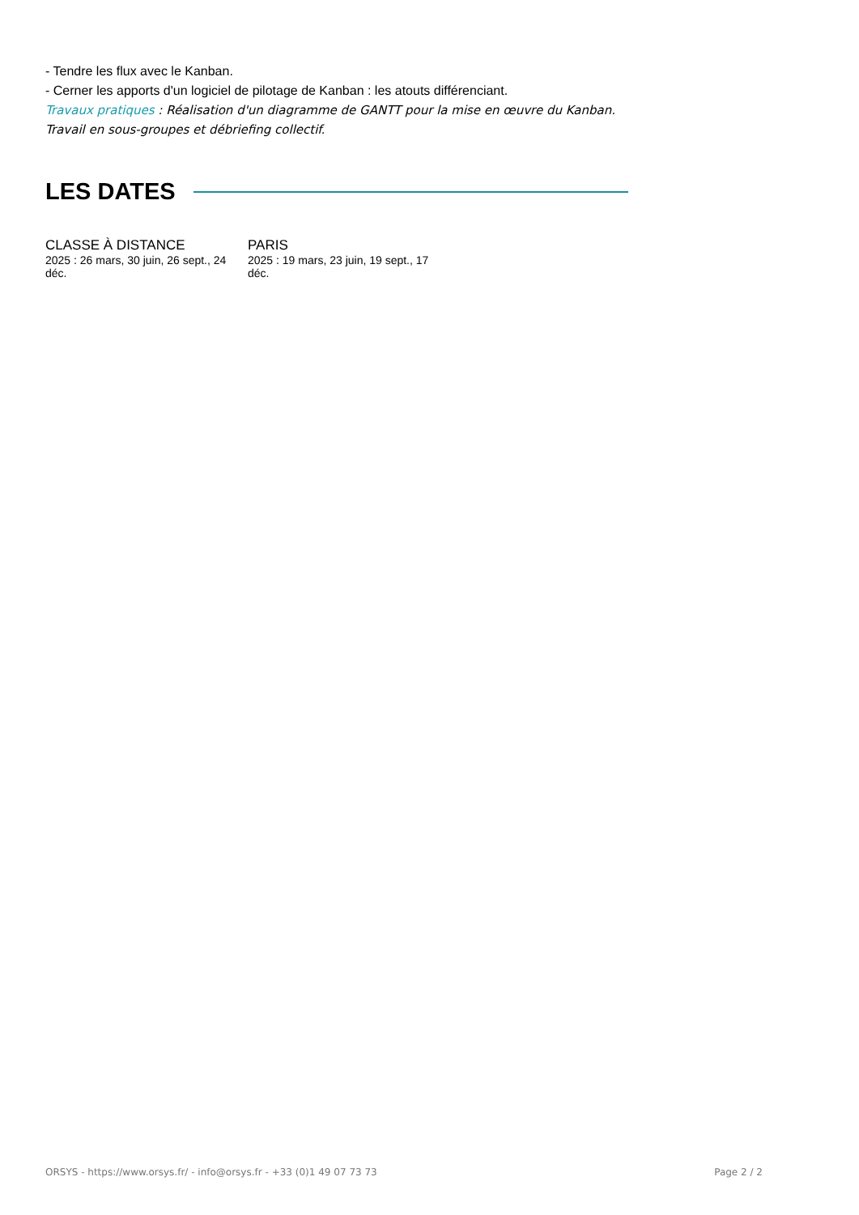- Tendre les flux avec le Kanban.
- Cerner les apports d'un logiciel de pilotage de Kanban : les atouts différenciant.
Travaux pratiques : Réalisation d'un diagramme de GANTT pour la mise en œuvre du Kanban. Travail en sous-groupes et débriefing collectif.
LES DATES
CLASSE À DISTANCE
2025 : 26 mars, 30 juin, 26 sept., 24 déc.
PARIS
2025 : 19 mars, 23 juin, 19 sept., 17 déc.
ORSYS - https://www.orsys.fr/ - info@orsys.fr - +33 (0)1 49 07 73 73 Page 2 / 2